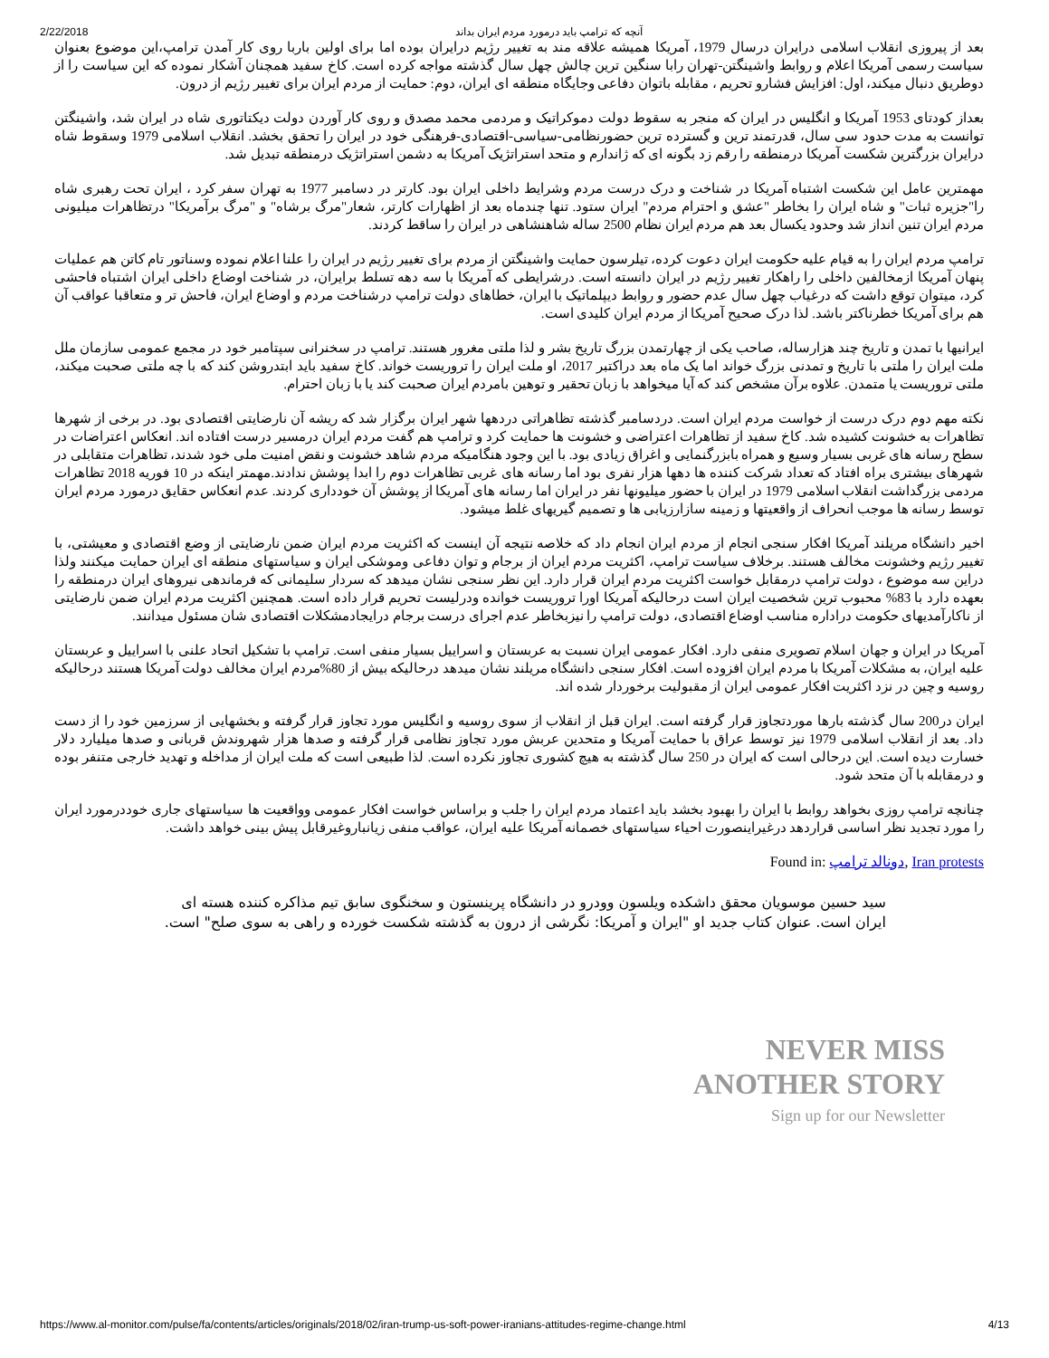2/22/2018 آنچه که ترامپ باید درمورد مردم ایران بداند
بعد از پیروزی انقلاب اسلامی درایران درسال 1979، آمریکا همیشه علاقه مند به تغییر رژیم درایران بوده اما برای اولین باربا روی کار آمدن ترامپ،این موضوع بعنوان سیاست رسمی آمریکا اعلام و روابط واشینگتن-تهران رابا سنگین ترین چالش چهل سال گذشته مواجه کرده است. کاخ سفید همچنان آشکار نموده که این سیاست را از دوطریق دنبال میکند، اول: افزایش فشارو تحریم ، مقابله باتوان دفاعی وجایگاه منطقه ای ایران، دوم: حمایت از مردم ایران برای تغییر رژیم از درون.
بعداز کودتای 1953 آمریکا و انگلیس در ایران که منجر به سقوط دولت دموکراتیک و مردمی محمد مصدق و روی کار آوردن دولت دیکتاتوری شاه در ایران شد، واشینگتن توانست به مدت حدود سی سال، قدرتمند ترین و گسترده ترین حضورنظامی-سیاسی-اقتصادی-فرهنگی خود در ایران را تحقق بخشد. انقلاب اسلامی 1979 وسقوط شاه درایران بزرگترین شکست آمریکا درمنطقه را رقم زد بگونه ای که ژاندارم و متحد استراتژیک آمریکا به دشمن استراتژیک درمنطقه تبدیل شد.
مهمترین عامل این شکست اشتباه آمریکا در شناخت و درک درست مردم وشرایط داخلی ایران بود. کارتر در دسامبر 1977 به تهران سفر کرد ، ایران تحت رهبری شاه را"جزیره ثبات" و شاه ایران را بخاطر "عشق و احترام مردم" ایران ستود. تنها چندماه بعد از اظهارات کارتر، شعار"مرگ برشاه" و "مرگ برآمریکا" درتظاهرات میلیونی مردم ایران تنین انداز شد وحدود یکسال بعد هم مردم ایران نظام 2500 ساله شاهنشاهی در ایران را ساقط کردند.
ترامپ مردم ایران را به قیام علیه حکومت ایران دعوت کرده، تیلرسون حمایت واشینگتن از مردم برای تغییر رژیم در ایران را علنا اعلام نموده وسناتور تام کاتن هم عملیات پنهان آمریکا ازمخالفین داخلی را راهکار تغییر رژیم در ایران دانسته است. درشرایطی که آمریکا با سه دهه تسلط برایران، در شناخت اوضاع داخلی ایران اشتباه فاحشی کرد، میتوان توقع داشت که درغیاب چهل سال عدم حضور و روابط دیپلماتیک با ایران، خطاهای دولت ترامپ درشناخت مردم و اوضاع ایران، فاحش تر و متعاقبا عواقب آن هم برای آمریکا خطرناکتر باشد. لذا درک صحیح آمریکا از مردم ایران کلیدی است.
ایرانیها با تمدن و تاریخ چند هزارساله، صاحب یکی از چهارتمدن بزرگ تاریخ بشر و لذا ملتی مغرور هستند. ترامپ در سخنرانی سپتامبر خود در مجمع عمومی سازمان ملل ملت ایران را ملتی با تاریخ و تمدنی بزرگ خواند اما یک ماه بعد دراکتبر 2017، او ملت ایران را تروریست خواند. کاخ سفید باید ابتدروشن کند که با چه ملتی صحبت میکند، ملتی تروریست یا متمدن. علاوه برآن مشخص کند که آیا میخواهد با زبان تحقیر و توهین بامردم ایران صحبت کند یا با زبان احترام.
نکته مهم دوم درک درست از خواست مردم ایران است. دردسامبر گذشته تظاهراتی دردهها شهر ایران برگزار شد که ریشه آن نارضایتی اقتصادی بود. در برخی از شهرها تظاهرات به خشونت کشیده شد. کاخ سفید از تظاهرات اعتراضی و خشونت ها حمایت کرد و ترامپ هم گفت مردم ایران درمسیر درست افتاده اند. انعکاس اعتراضات در سطح رسانه های غربی بسیار وسیع و همراه بابزرگنمایی و اغراق زیادی بود. با این وجود هنگامیکه مردم شاهد خشونت و نقض امنیت ملی خود شدند، تظاهرات متقابلی در شهرهای بیشتری براه افتاد که تعداد شرکت کننده ها دهها هزار نفری بود اما رسانه های غربی تظاهرات دوم را ابدا پوشش ندادند.مهمتر اینکه در 10 فوریه 2018 تظاهرات مردمی بزرگداشت انقلاب اسلامی 1979 در ایران با حضور میلیونها نفر در ایران اما رسانه های آمریکا از پوشش آن خودداری کردند. عدم انعکاس حقایق درمورد مردم ایران توسط رسانه ها موجب انحراف از واقعیتها و زمینه سازارزیابی ها و تصمیم گیریهای غلط میشود.
اخیر دانشگاه مریلند آمریکا افکار سنجی انجام از مردم ایران انجام داد که خلاصه نتیجه آن اینست که اکثریت مردم ایران ضمن نارضایتی از وضع اقتصادی و معیشتی، با تغییر رژیم وخشونت مخالف هستند. برخلاف سیاست ترامپ، اکثریت مردم ایران از برجام و توان دفاعی وموشکی ایران و سیاستهای منطقه ای ایران حمایت میکنند ولذا دراین سه موضوع ، دولت ترامپ درمقابل خواست اکثریت مردم ایران قرار دارد. این نظر سنجی نشان میدهد که سردار سلیمانی که فرماندهی نیروهای ایران درمنطقه را بعهده دارد با 83% محبوب ترین شخصیت ایران است درحالیکه آمریکا اورا تروریست خوانده ودرلیست تحریم قرار داده است. همچنین اکثریت مردم ایران ضمن نارضایتی از ناکارآمدیهای حکومت درادارە مناسب اوضاع اقتصادی، دولت ترامپ را نیزبخاطر عدم اجرای درست برجام درایجادمشکلات اقتصادی شان مسئول میدانند.
آمریکا در ایران و جهان اسلام تصویری منفی دارد. افکار عمومی ایران نسبت به عربستان و اسراییل بسیار منفی است. ترامپ با تشکیل اتحاد علنی با اسراییل و عربستان علیه ایران، به مشکلات آمریکا با مردم ایران افزوده است. افکار سنجی دانشگاه مریلند نشان میدهد درحالیکه بیش از 80%مردم ایران مخالف دولت آمریکا هستند درحالیکه روسیه و چین در نزد اکثریت افکار عمومی ایران از مقبولیت برخوردار شده اند.
ایران در200 سال گذشته بارها موردتجاوز قرار گرفته است. ایران قبل از انقلاب از سوی روسیه و انگلیس مورد تجاوز قرار گرفته و بخشهایی از سرزمین خود را از دست داد. بعد از انقلاب اسلامی 1979 نیز توسط عراق با حمایت آمریکا و متحدین عربش مورد تجاوز نظامی قرار گرفته و صدها هزار شهروندش قربانی و صدها میلیارد دلار خسارت دیده است. این درحالی است که ایران در 250 سال گذشته به هیچ کشوری تجاوز نکرده است. لذا طبیعی است که ملت ایران از مداخله و تهدید خارجی متنفر بوده و درمقابله با آن متحد شود.
چنانچه ترامپ روزی بخواهد روابط با ایران را بهبود بخشد باید اعتماد مردم ایران را جلب و براساس خواست افکار عمومی وواقعیت ها سیاستهای جاری خوددرمورد ایران را مورد تجدید نظر اساسی قراردهد درغیراینصورت احیاء سیاستهای خصمانه آمریکا علیه ایران، عواقب منفی زیانباروغیرقابل پیش بینی خواهد داشت.
Found in: دونالد ترامپ, Iran protests
سید حسین موسویان محقق داشکده ویلسون وودرو در دانشگاه پرینستون و سخنگوی سابق تیم مذاکره کننده هسته ای ایران است. عنوان کتاب جدید او "ایران و آمریکا: نگرشی از درون به گذشته شکست خورده و راهی به سوی صلح" است.
NEVER MISS
ANOTHER STORY
Sign up for our Newsletter
https://www.al-monitor.com/pulse/fa/contents/articles/originals/2018/02/iran-trump-us-soft-power-iranians-attitudes-regime-change.html 4/13